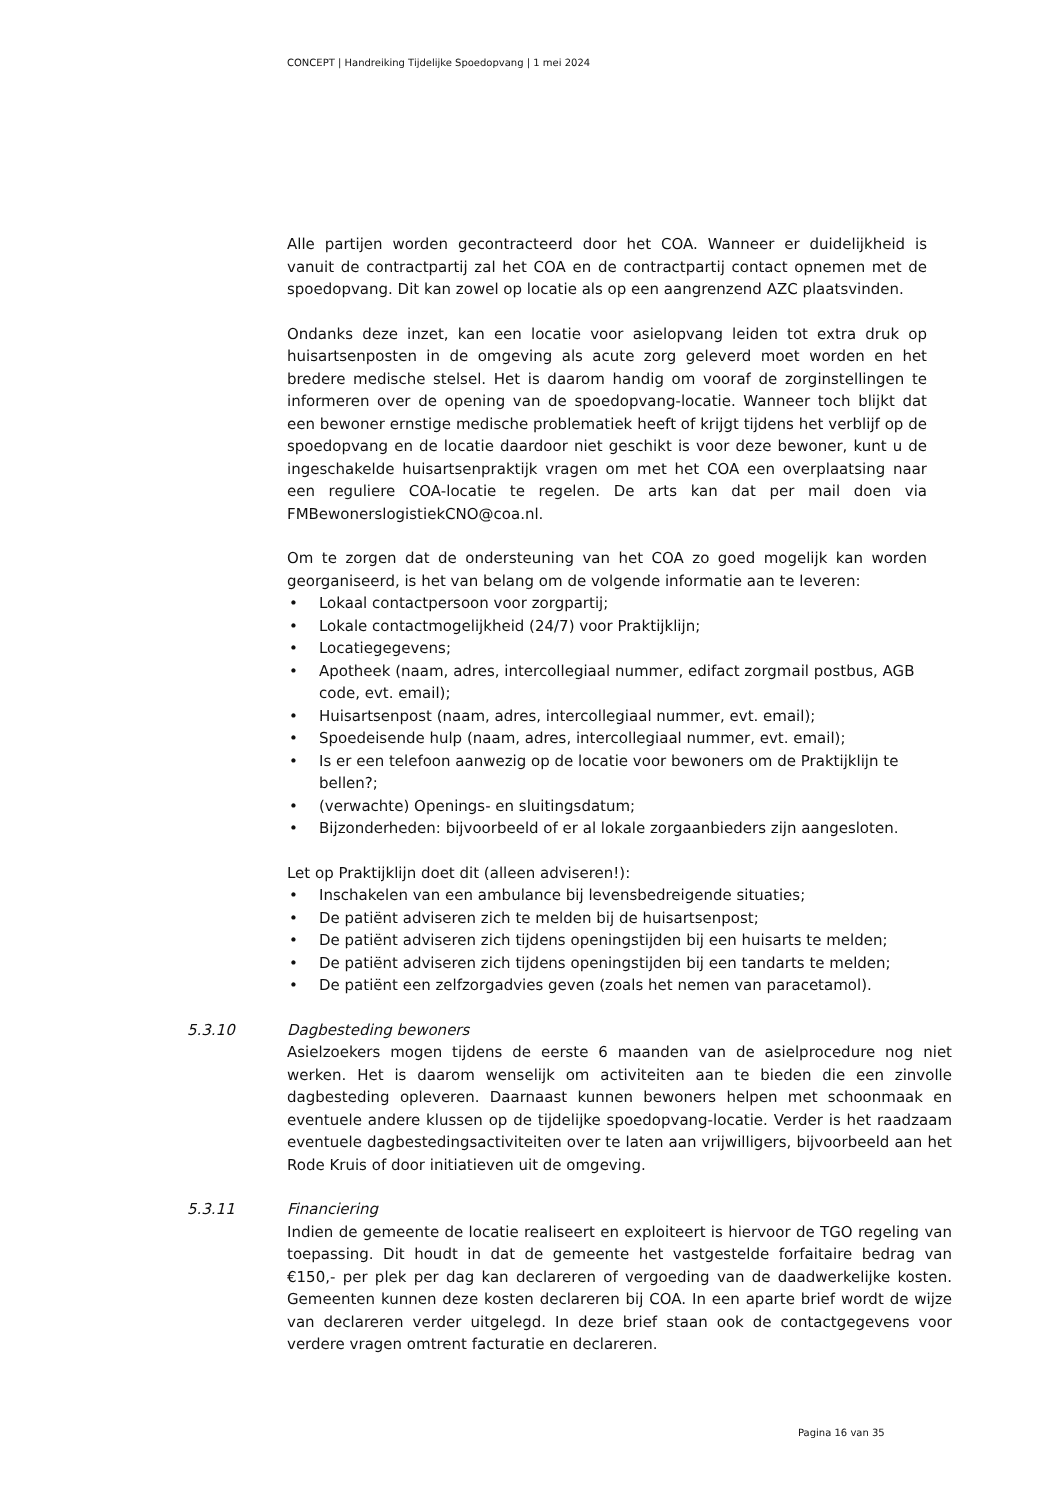CONCEPT | Handreiking Tijdelijke Spoedopvang | 1 mei 2024
Alle partijen worden gecontracteerd door het COA. Wanneer er duidelijkheid is vanuit de contractpartij zal het COA en de contractpartij contact opnemen met de spoedopvang. Dit kan zowel op locatie als op een aangrenzend AZC plaatsvinden.
Ondanks deze inzet, kan een locatie voor asielopvang leiden tot extra druk op huisartsenposten in de omgeving als acute zorg geleverd moet worden en het bredere medische stelsel. Het is daarom handig om vooraf de zorginstellingen te informeren over de opening van de spoedopvang-locatie. Wanneer toch blijkt dat een bewoner ernstige medische problematiek heeft of krijgt tijdens het verblijf op de spoedopvang en de locatie daardoor niet geschikt is voor deze bewoner, kunt u de ingeschakelde huisartsenpraktijk vragen om met het COA een overplaatsing naar een reguliere COA-locatie te regelen. De arts kan dat per mail doen via FMBewonerslogistiekCNO@coa.nl.
Om te zorgen dat de ondersteuning van het COA zo goed mogelijk kan worden georganiseerd, is het van belang om de volgende informatie aan te leveren:
• Lokaal contactpersoon voor zorgpartij;
• Lokale contactmogelijkheid (24/7) voor Praktijklijn;
• Locatiegegevens;
• Apotheek (naam, adres, intercollegiaal nummer, edifact zorgmail postbus, AGB code, evt. email);
• Huisartsenpost (naam, adres, intercollegiaal nummer, evt. email);
• Spoedeisende hulp (naam, adres, intercollegiaal nummer, evt. email);
• Is er een telefoon aanwezig op de locatie voor bewoners om de Praktijklijn te bellen?;
• (verwachte) Openings- en sluitingsdatum;
• Bijzonderheden: bijvoorbeeld of er al lokale zorgaanbieders zijn aangesloten.
Let op Praktijklijn doet dit (alleen adviseren!):
• Inschakelen van een ambulance bij levensbedreigende situaties;
• De patiënt adviseren zich te melden bij de huisartsenpost;
• De patiënt adviseren zich tijdens openingstijden bij een huisarts te melden;
• De patiënt adviseren zich tijdens openingstijden bij een tandarts te melden;
• De patiënt een zelfzorgadvies geven (zoals het nemen van paracetamol).
5.3.10 Dagbesteding bewoners
Asielzoekers mogen tijdens de eerste 6 maanden van de asielprocedure nog niet werken. Het is daarom wenselijk om activiteiten aan te bieden die een zinvolle dagbesteding opleveren. Daarnaast kunnen bewoners helpen met schoonmaak en eventuele andere klussen op de tijdelijke spoedopvang-locatie. Verder is het raadzaam eventuele dagbestedingsactiviteiten over te laten aan vrijwilligers, bijvoorbeeld aan het Rode Kruis of door initiatieven uit de omgeving.
5.3.11 Financiering
Indien de gemeente de locatie realiseert en exploiteert is hiervoor de TGO regeling van toepassing. Dit houdt in dat de gemeente het vastgestelde forfaitaire bedrag van €150,- per plek per dag kan declareren of vergoeding van de daadwerkelijke kosten. Gemeenten kunnen deze kosten declareren bij COA. In een aparte brief wordt de wijze van declareren verder uitgelegd. In deze brief staan ook de contactgegevens voor verdere vragen omtrent facturatie en declareren.
Pagina 16 van 35